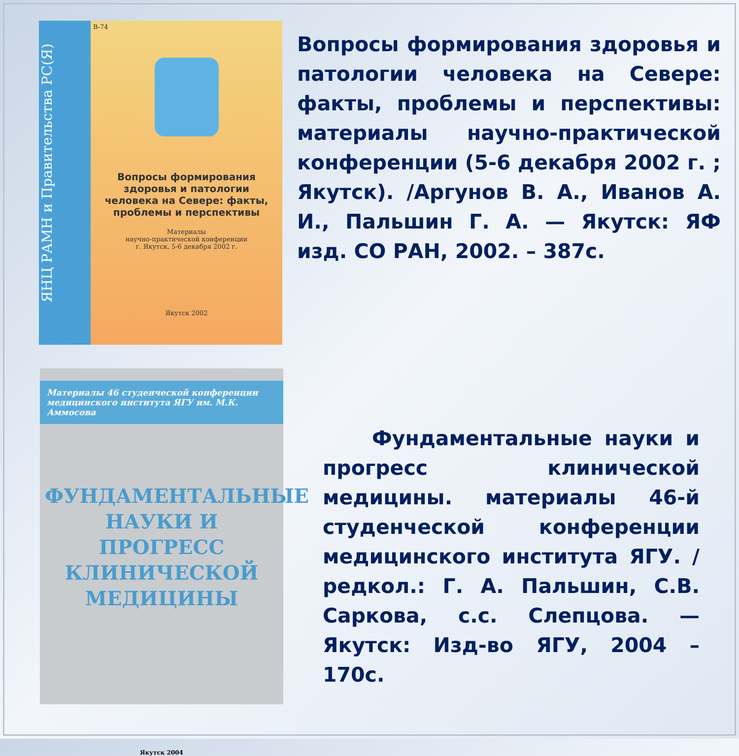ЯНЦ РАМН и Правительства РС(Я)
В-74
Вопросы формирования здоровья и патологии человека на Севере: факты, проблемы и перспективы
Материалы
научно-практической конференции
г. Якутск, 5-6 декабря 2002 г.
Якутск 2002
Вопросы формирования здоровья и патологии человека на Севере: факты, проблемы и перспективы: материалы научно-практической конференции (5-6 декабря 2002 г. ; Якутск). /Аргунов В. А., Иванов А. И., Пальшин Г. А. — Якутск: ЯФ изд. СО РАН, 2002. – 387с.
Материалы 46 студенческой конференции медицинского института ЯГУ им. М.К. Аммосова
ФУНДАМЕНТАЛЬНЫЕ НАУКИ И ПРОГРЕСС КЛИНИЧЕСКОЙ МЕДИЦИНЫ
Якутск 2004
Фундаментальные науки и прогресс клинической медицины. материалы 46-й студенческой конференции медицинского института ЯГУ. /редкол.: Г. А. Пальшин, С.В. Саркова, с.с. Слепцова. — Якутск: Изд-во ЯГУ, 2004 – 170с.